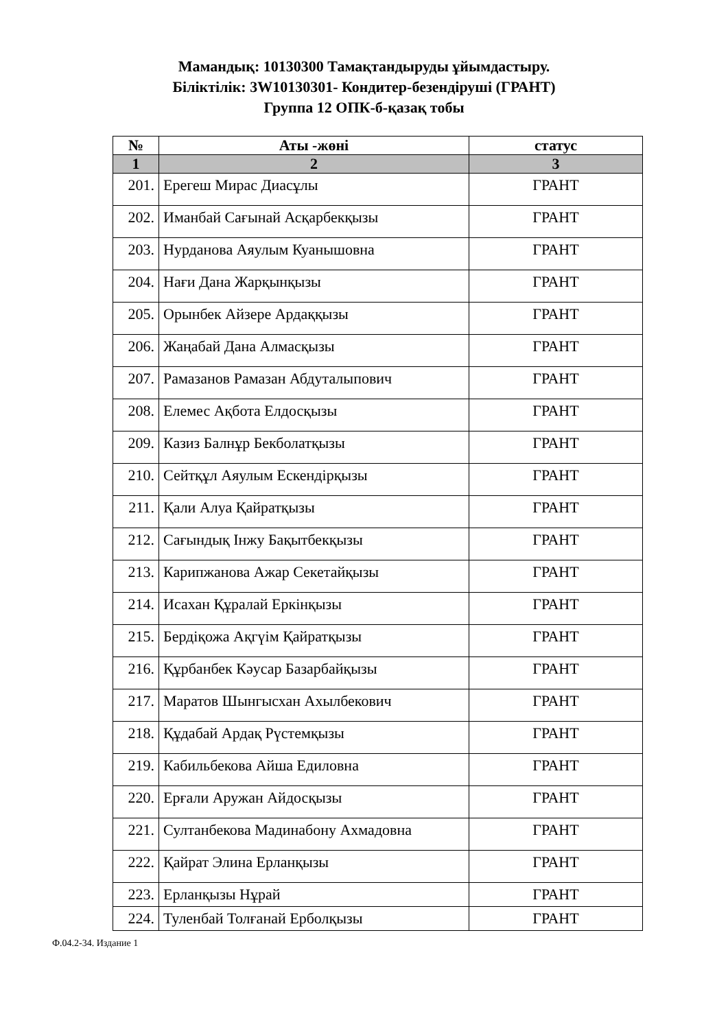Мамандық: 10130300 Тамақтандыруды ұйымдастыру.
Біліктілік: 3W10130301- Кондитер-безендіруші (ГРАНТ)
Группа 12 ОПК-б-қазақ тобы
| № | Аты -жөні | статус |
| --- | --- | --- |
| 1 | 2 | 3 |
| 201. | Ерегеш Мирас Диасұлы | ГРАНТ |
| 202. | Иманбай Сағынай Асқарбекқызы | ГРАНТ |
| 203. | Нурданова Аяулым Куанышовна | ГРАНТ |
| 204. | Нағи Дана Жарқынқызы | ГРАНТ |
| 205. | Орынбек Айзере Ардаққызы | ГРАНТ |
| 206. | Жаңабай Дана Алмасқызы | ГРАНТ |
| 207. | Рамазанов Рамазан Абдуталыпович | ГРАНТ |
| 208. | Елемес Ақбота Елдосқызы | ГРАНТ |
| 209. | Казиз Балнұр Бекболатқызы | ГРАНТ |
| 210. | Сейтқұл Аяулым Ескендірқызы | ГРАНТ |
| 211. | Қали Алуа Қайратқызы | ГРАНТ |
| 212. | Сағындық Інжу Бақытбекқызы | ГРАНТ |
| 213. | Карипжанова Ажар Секетайқызы | ГРАНТ |
| 214. | Исахан Құралай Еркінқызы | ГРАНТ |
| 215. | Бердіқожа Ақгүім Қайратқызы | ГРАНТ |
| 216. | Құрбанбек Кәусар Базарбайқызы | ГРАНТ |
| 217. | Маратов Шынгысхан Ахылбекович | ГРАНТ |
| 218. | Құдабай Ардақ Рүстемқызы | ГРАНТ |
| 219. | Кабильбекова Айша Едиловна | ГРАНТ |
| 220. | Ерғали Аружан Айдосқызы | ГРАНТ |
| 221. | Султанбекова Мадинабону Ахмадовна | ГРАНТ |
| 222. | Қайрат Элина Ерланқызы | ГРАНТ |
| 223. | Ерланқызы Нұрай | ГРАНТ |
| 224. | Туленбай Толғанай Ерболқызы | ГРАНТ |
Ф.04.2-34. Издание 1